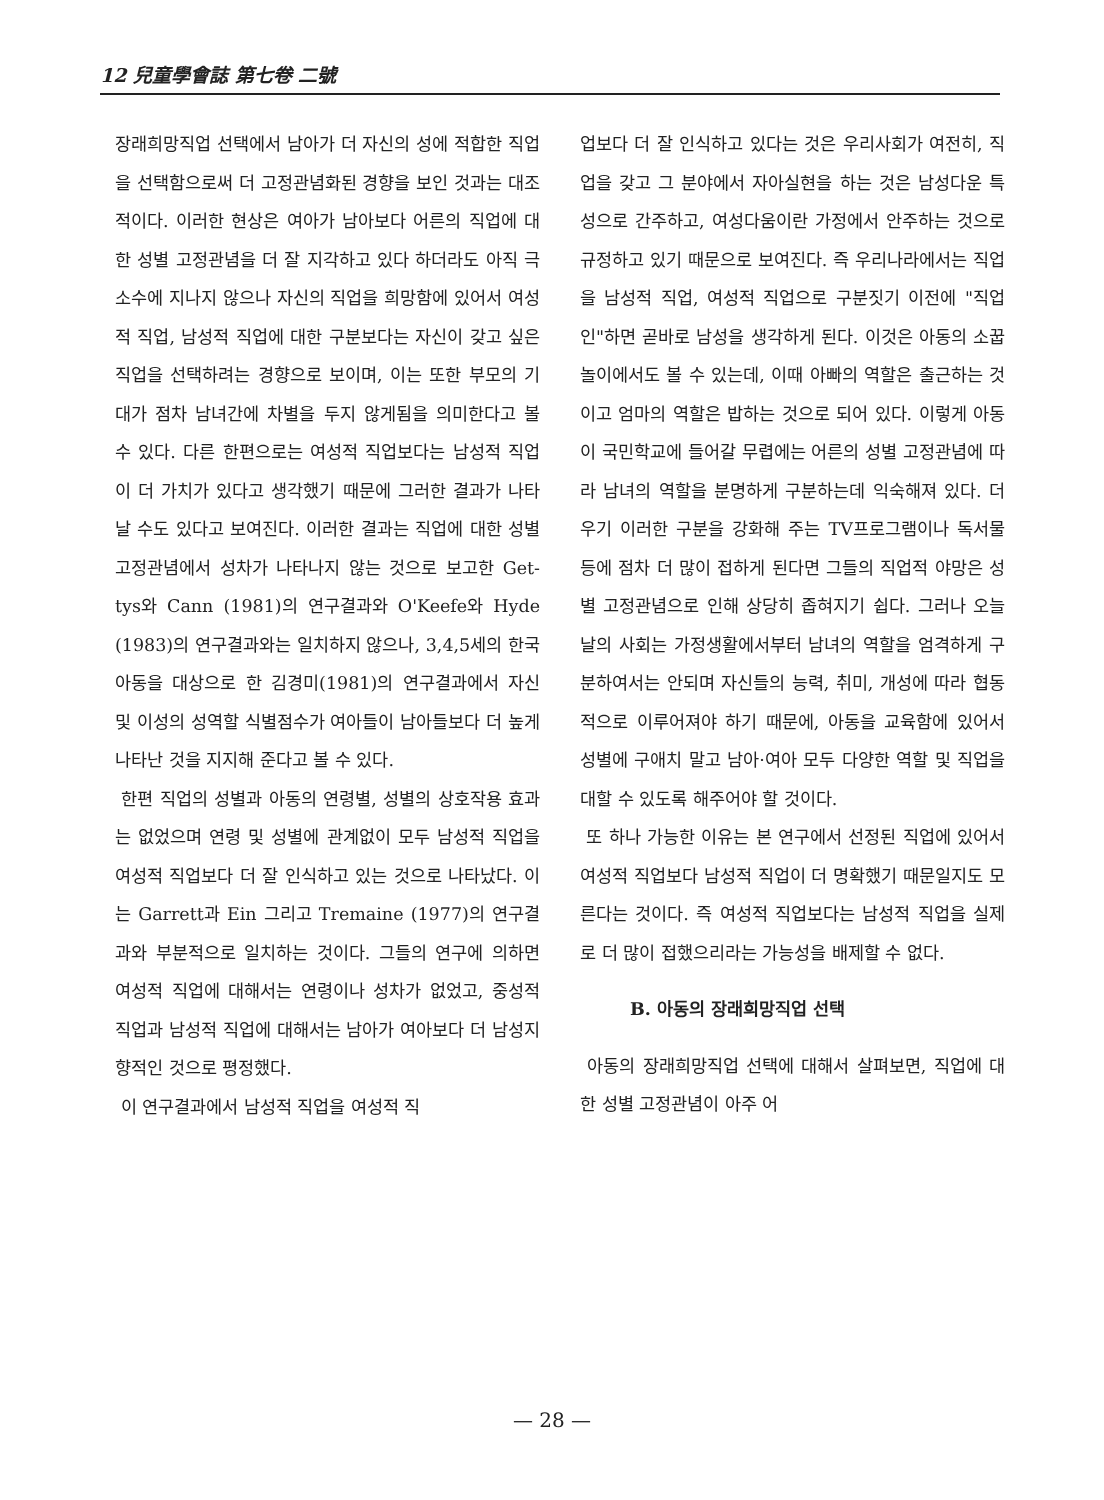12 兒童學會誌 第七卷 二號
장래희망직업 선택에서 남아가 더 자신의 성에 적합한 직업을 선택함으로써 더 고정관념화된 경향을 보인 것과는 대조적이다. 이러한 현상은 여아가 남아보다 어른의 직업에 대한 성별 고정관념을 더 잘 지각하고 있다 하더라도 아직 극소수에 지나지 않으나 자신의 직업을 희망함에 있어서 여성적 직업, 남성적 직업에 대한 구분보다는 자신이 갖고 싶은 직업을 선택하려는 경향으로 보이며, 이는 또한 부모의 기대가 점차 남녀간에 차별을 두지 않게됨을 의미한다고 볼 수 있다. 다른 한편으로는 여성적 직업보다는 남성적 직업이 더 가치가 있다고 생각했기 때문에 그러한 결과가 나타날 수도 있다고 보여진다. 이러한 결과는 직업에 대한 성별 고정관념에서 성차가 나타나지 않는 것으로 보고한 Get­tys와 Cann (1981)의 연구결과와 O'Ke­efe와 Hyde (1983)의 연구결과와는 일치하지 않으나, 3,4,5세의 한국아동을 대상으로 한 김경미(1981)의 연구결과에서 자신 및 이성의 성역할 식별점수가 여아들이 남아들보다 더 높게 나타난 것을 지지해 준다고 볼 수 있다.
한편 직업의 성별과 아동의 연령별, 성별의 상호작용 효과는 없었으며 연령 및 성별에 관계없이 모두 남성적 직업을 여성적 직업보다 더 잘 인식하고 있는 것으로 나타났다. 이는 Garrett과 Ein 그리고 Tremaine (1977)의 연구결과와 부분적으로 일치하는 것이다. 그들의 연구에 의하면 여성적 직업에 대해서는 연령이나 성차가 없었고, 중성적 직업과 남성적 직업에 대해서는 남아가 여아보다 더 남성지향적인 것으로 평정했다.
이 연구결과에서 남성적 직업을 여성적 직
업보다 더 잘 인식하고 있다는 것은 우리사회가 여전히, 직업을 갖고 그 분야에서 자아실현을 하는 것은 남성다운 특성으로 간주하고, 여성다움이란 가정에서 안주하는 것으로 규정하고 있기 때문으로 보여진다. 즉 우리나라에서는 직업을 남성적 직업, 여성적 직업으로 구분짓기 이전에 "직업인"하면 곧바로 남성을 생각하게 된다. 이것은 아동의 소꿉놀이에서도 볼 수 있는데, 이때 아빠의 역할은 출근하는 것이고 엄마의 역할은 밥하는 것으로 되어 있다. 이렇게 아동이 국민학교에 들어갈 무렵에는 어른의 성별 고정관념에 따라 남녀의 역할을 분명하게 구분하는데 익숙해져 있다. 더우기 이러한 구분을 강화해 주는 TV프로그램이나 독서물 등에 점차 더 많이 접하게 된다면 그들의 직업적 야망은 성별 고정관념으로 인해 상당히 좁혀지기 쉽다. 그러나 오늘날의 사회는 가정생활에서부터 남녀의 역할을 엄격하게 구분하여서는 안되며 자신들의 능력, 취미, 개성에 따라 협동적으로 이루어져야 하기 때문에, 아동을 교육함에 있어서 성별에 구애치 말고 남아·여아 모두 다양한 역할 및 직업을 대할 수 있도록 해주어야 할 것이다.
또 하나 가능한 이유는 본 연구에서 선정된 직업에 있어서 여성적 직업보다 남성적 직업이 더 명확했기 때문일지도 모른다는 것이다. 즉 여성적 직업보다는 남성적 직업을 실제로 더 많이 접했으리라는 가능성을 배제할 수 없다.
B. 아동의 장래희망직업 선택
아동의 장래희망직업 선택에 대해서 살펴보면, 직업에 대한 성별 고정관념이 아주 어
— 28 —